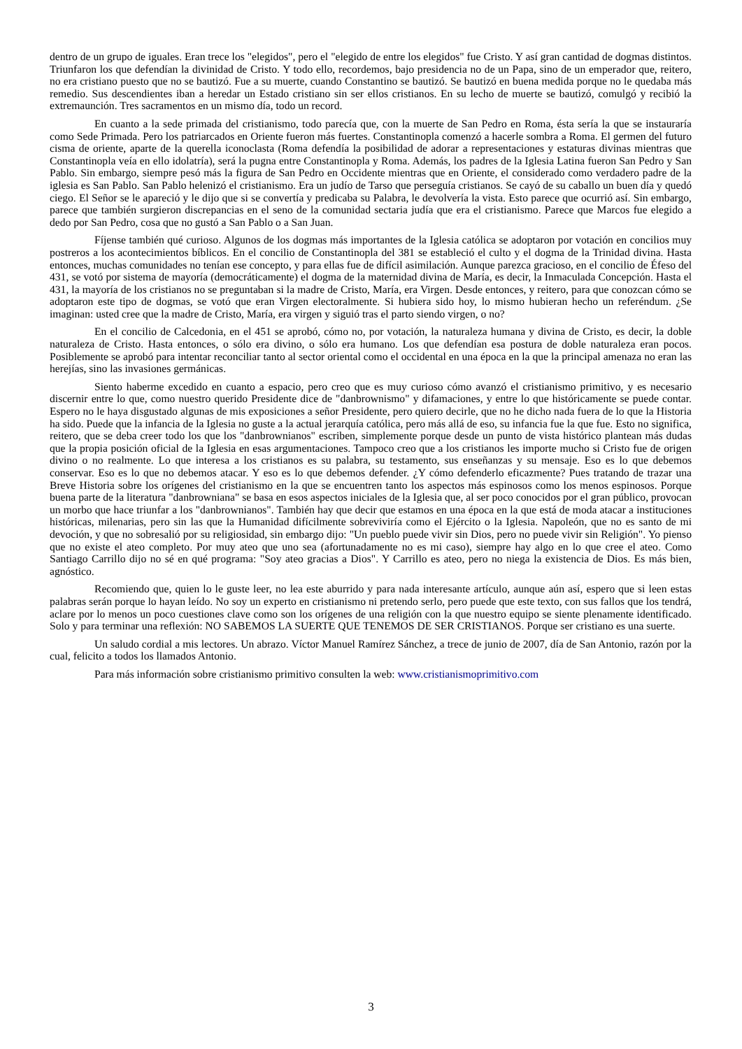dentro de un grupo de iguales. Eran trece los "elegidos", pero el "elegido de entre los elegidos" fue Cristo. Y así gran cantidad de dogmas distintos. Triunfaron los que defendían la divinidad de Cristo. Y todo ello, recordemos, bajo presidencia no de un Papa, sino de un emperador que, reitero, no era cristiano puesto que no se bautizó. Fue a su muerte, cuando Constantino se bautizó. Se bautizó en buena medida porque no le quedaba más remedio. Sus descendientes iban a heredar un Estado cristiano sin ser ellos cristianos. En su lecho de muerte se bautizó, comulgó y recibió la extremaunción. Tres sacramentos en un mismo día, todo un record.
En cuanto a la sede primada del cristianismo, todo parecía que, con la muerte de San Pedro en Roma, ésta sería la que se instauraría como Sede Primada. Pero los patriarcados en Oriente fueron más fuertes. Constantinopla comenzó a hacerle sombra a Roma. El germen del futuro cisma de oriente, aparte de la querella iconoclasta (Roma defendía la posibilidad de adorar a representaciones y estaturas divinas mientras que Constantinopla veía en ello idolatría), será la pugna entre Constantinopla y Roma. Además, los padres de la Iglesia Latina fueron San Pedro y San Pablo. Sin embargo, siempre pesó más la figura de San Pedro en Occidente mientras que en Oriente, el considerado como verdadero padre de la iglesia es San Pablo. San Pablo helenizó el cristianismo. Era un judío de Tarso que perseguía cristianos. Se cayó de su caballo un buen día y quedó ciego. El Señor se le apareció y le dijo que si se convertía y predicaba su Palabra, le devolvería la vista. Esto parece que ocurrió así. Sin embargo, parece que también surgieron discrepancias en el seno de la comunidad sectaria judía que era el cristianismo. Parece que Marcos fue elegido a dedo por San Pedro, cosa que no gustó a San Pablo o a San Juan.
Fíjense también qué curioso. Algunos de los dogmas más importantes de la Iglesia católica se adoptaron por votación en concilios muy postreros a los acontecimientos bíblicos. En el concilio de Constantinopla del 381 se estableció el culto y el dogma de la Trinidad divina. Hasta entonces, muchas comunidades no tenían ese concepto, y para ellas fue de difícil asimilación. Aunque parezca gracioso, en el concilio de Éfeso del 431, se votó por sistema de mayoría (democráticamente) el dogma de la maternidad divina de María, es decir, la Inmaculada Concepción. Hasta el 431, la mayoría de los cristianos no se preguntaban si la madre de Cristo, María, era Virgen. Desde entonces, y reitero, para que conozcan cómo se adoptaron este tipo de dogmas, se votó que eran Virgen electoralmente. Si hubiera sido hoy, lo mismo hubieran hecho un referéndum. ¿Se imaginan: usted cree que la madre de Cristo, María, era virgen y siguió tras el parto siendo virgen, o no?
En el concilio de Calcedonia, en el 451 se aprobó, cómo no, por votación, la naturaleza humana y divina de Cristo, es decir, la doble naturaleza de Cristo. Hasta entonces, o sólo era divino, o sólo era humano. Los que defendían esa postura de doble naturaleza eran pocos. Posiblemente se aprobó para intentar reconciliar tanto al sector oriental como el occidental en una época en la que la principal amenaza no eran las herejías, sino las invasiones germánicas.
Siento haberme excedido en cuanto a espacio, pero creo que es muy curioso cómo avanzó el cristianismo primitivo, y es necesario discernir entre lo que, como nuestro querido Presidente dice de "danbrownismo" y difamaciones, y entre lo que históricamente se puede contar. Espero no le haya disgustado algunas de mis exposiciones a señor Presidente, pero quiero decirle, que no he dicho nada fuera de lo que la Historia ha sido. Puede que la infancia de la Iglesia no guste a la actual jerarquía católica, pero más allá de eso, su infancia fue la que fue. Esto no significa, reitero, que se deba creer todo los que los "danbrownianos" escriben, simplemente porque desde un punto de vista histórico plantean más dudas que la propia posición oficial de la Iglesia en esas argumentaciones. Tampoco creo que a los cristianos les importe mucho si Cristo fue de origen divino o no realmente. Lo que interesa a los cristianos es su palabra, su testamento, sus enseñanzas y su mensaje. Eso es lo que debemos conservar. Eso es lo que no debemos atacar. Y eso es lo que debemos defender. ¿Y cómo defenderlo eficazmente? Pues tratando de trazar una Breve Historia sobre los orígenes del cristianismo en la que se encuentren tanto los aspectos más espinosos como los menos espinosos. Porque buena parte de la literatura "danbrowniana" se basa en esos aspectos iniciales de la Iglesia que, al ser poco conocidos por el gran público, provocan un morbo que hace triunfar a los "danbrownianos". También hay que decir que estamos en una época en la que está de moda atacar a instituciones históricas, milenarias, pero sin las que la Humanidad difícilmente sobreviviría como el Ejército o la Iglesia. Napoleón, que no es santo de mi devoción, y que no sobresalió por su religiosidad, sin embargo dijo: "Un pueblo puede vivir sin Dios, pero no puede vivir sin Religión". Yo pienso que no existe el ateo completo. Por muy ateo que uno sea (afortunadamente no es mi caso), siempre hay algo en lo que cree el ateo. Como Santiago Carrillo dijo no sé en qué programa: "Soy ateo gracias a Dios". Y Carrillo es ateo, pero no niega la existencia de Dios. Es más bien, agnóstico.
Recomiendo que, quien lo le guste leer, no lea este aburrido y para nada interesante artículo, aunque aún así, espero que si leen estas palabras serán porque lo hayan leído. No soy un experto en cristianismo ni pretendo serlo, pero puede que este texto, con sus fallos que los tendrá, aclare por lo menos un poco cuestiones clave como son los orígenes de una religión con la que nuestro equipo se siente plenamente identificado. Solo y para terminar una reflexión: NO SABEMOS LA SUERTE QUE TENEMOS DE SER CRISTIANOS. Porque ser cristiano es una suerte.
Un saludo cordial a mis lectores. Un abrazo. Víctor Manuel Ramírez Sánchez, a trece de junio de 2007, día de San Antonio, razón por la cual, felicito a todos los llamados Antonio.
Para más información sobre cristianismo primitivo consulten la web: www.cristianismoprimitivo.com
3